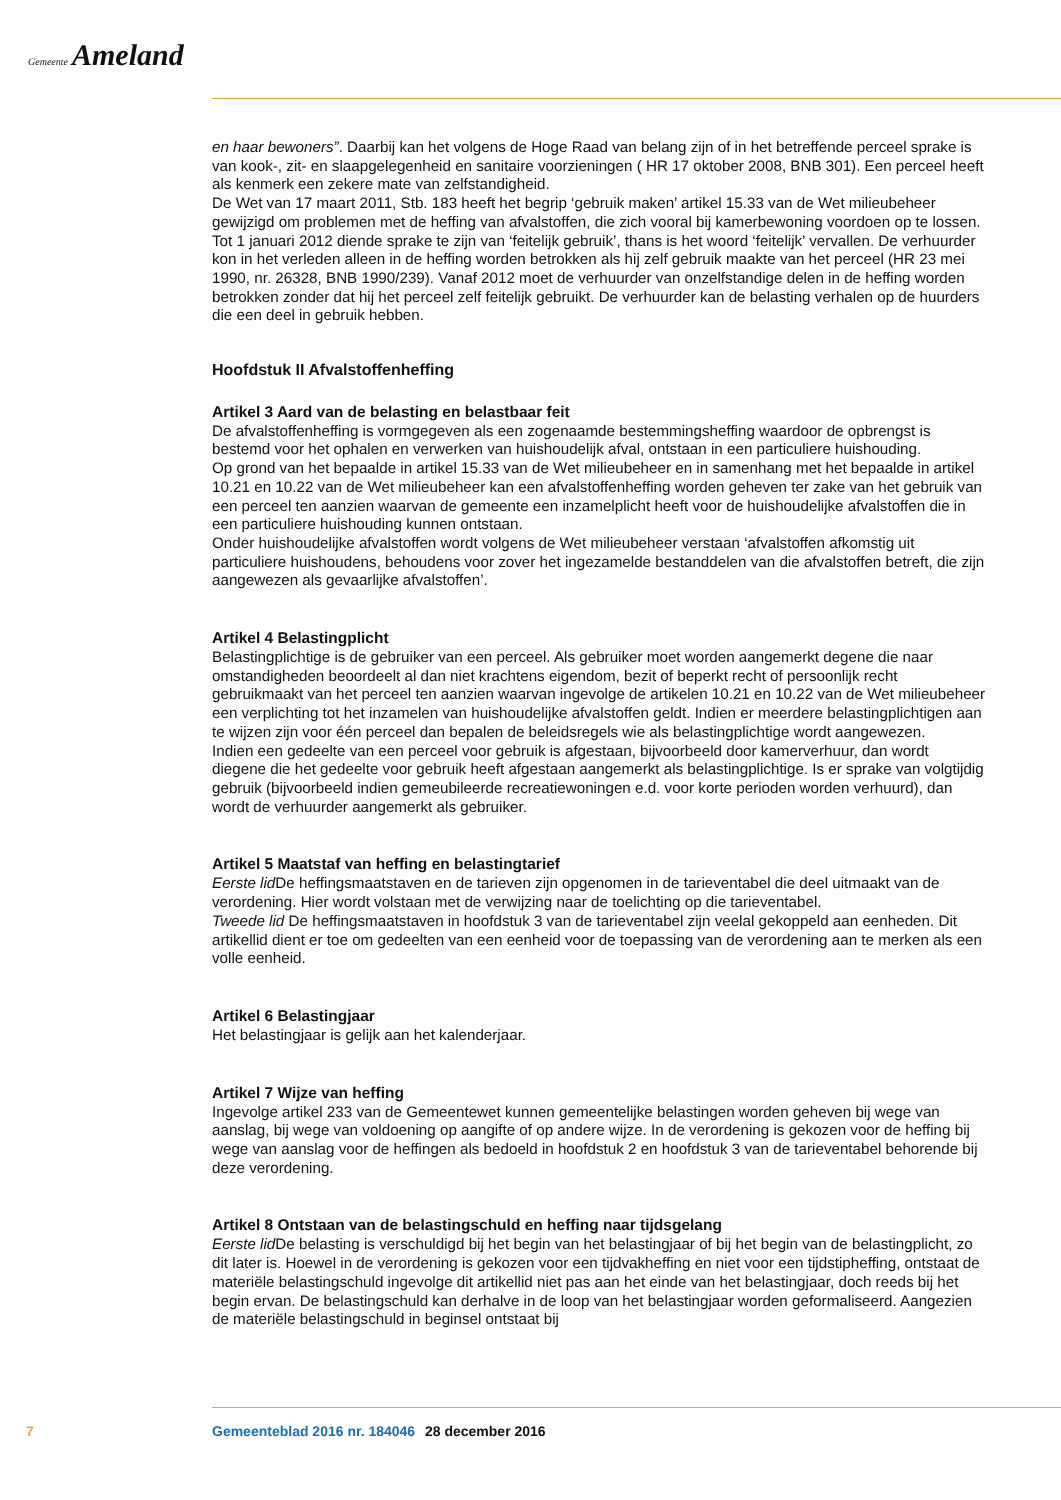Gemeente Ameland
en haar bewoners”. Daarbij kan het volgens de Hoge Raad van belang zijn of in het betreffende perceel sprake is van kook-, zit- en slaapgelegenheid en sanitaire voorzieningen ( HR 17 oktober 2008, BNB 301). Een perceel heeft als kenmerk een zekere mate van zelfstandigheid.
De Wet van 17 maart 2011, Stb. 183 heeft het begrip ‘gebruik maken’ artikel 15.33 van de Wet milieubeheer gewijzigd om problemen met de heffing van afvalstoffen, die zich vooral bij kamerbewoning voordoen op te lossen. Tot 1 januari 2012 diende sprake te zijn van ‘feitelijk gebruik’, thans is het woord ‘feitelijk’ vervallen. De verhuurder kon in het verleden alleen in de heffing worden betrokken als hij zelf gebruik maakte van het perceel (HR 23 mei 1990, nr. 26328, BNB 1990/239). Vanaf 2012 moet de verhuurder van onzelfstandige delen in de heffing worden betrokken zonder dat hij het perceel zelf feitelijk gebruikt. De verhuurder kan de belasting verhalen op de huurders die een deel in gebruik hebben.
Hoofdstuk II Afvalstoffenheffing
Artikel 3 Aard van de belasting en belastbaar feit
De afvalstoffenheffing is vormgegeven als een zogenaamde bestemmingsheffing waardoor de opbrengst is bestemd voor het ophalen en verwerken van huishoudelijk afval, ontstaan in een particuliere huishouding.
Op grond van het bepaalde in artikel 15.33 van de Wet milieubeheer en in samenhang met het bepaalde in artikel 10.21 en 10.22 van de Wet milieubeheer kan een afvalstoffenheffing worden geheven ter zake van het gebruik van een perceel ten aanzien waarvan de gemeente een inzamelplicht heeft voor de huishoudelijke afvalstoffen die in een particuliere huishouding kunnen ontstaan.
Onder huishoudelijke afvalstoffen wordt volgens de Wet milieubeheer verstaan ‘afvalstoffen afkomstig uit particuliere huishoudens, behoudens voor zover het ingezamelde bestanddelen van die afvalstoffen betreft, die zijn aangewezen als gevaarlijke afvalstoffen’.
Artikel 4 Belastingplicht
Belastingplichtige is de gebruiker van een perceel. Als gebruiker moet worden aangemerkt degene die naar omstandigheden beoordeelt al dan niet krachtens eigendom, bezit of beperkt recht of persoonlijk recht gebruikmaakt van het perceel ten aanzien waarvan ingevolge de artikelen 10.21 en 10.22 van de Wet milieubeheer een verplichting tot het inzamelen van huishoudelijke afvalstoffen geldt. Indien er meerdere belastingplichtigen aan te wijzen zijn voor één perceel dan bepalen de beleidsregels wie als belastingplichtige wordt aangewezen.
Indien een gedeelte van een perceel voor gebruik is afgestaan, bijvoorbeeld door kamerverhuur, dan wordt diegene die het gedeelte voor gebruik heeft afgestaan aangemerkt als belastingplichtige. Is er sprake van volgtijdig gebruik (bijvoorbeeld indien gemeubileerde recreatiewoningen e.d. voor korte perioden worden verhuurd), dan wordt de verhuurder aangemerkt als gebruiker.
Artikel 5 Maatstaf van heffing en belastingtarief
Eerste lid De heffingsmaatstaven en de tarieven zijn opgenomen in de tarieventabel die deel uitmaakt van de verordening. Hier wordt volstaan met de verwijzing naar de toelichting op die tarieventabel.
Tweede lid De heffingsmaatstaven in hoofdstuk 3 van de tarieventabel zijn veelal gekoppeld aan eenheden. Dit artikellid dient er toe om gedeelten van een eenheid voor de toepassing van de verordening aan te merken als een volle eenheid.
Artikel 6 Belastingjaar
Het belastingjaar is gelijk aan het kalenderjaar.
Artikel 7 Wijze van heffing
Ingevolge artikel 233 van de Gemeentewet kunnen gemeentelijke belastingen worden geheven bij wege van aanslag, bij wege van voldoening op aangifte of op andere wijze. In de verordening is gekozen voor de heffing bij wege van aanslag voor de heffingen als bedoeld in hoofdstuk 2 en hoofdstuk 3 van de tarieventabel behorende bij deze verordening.
Artikel 8 Ontstaan van de belastingschuld en heffing naar tijdsgelang
Eerste lid De belasting is verschuldigd bij het begin van het belastingjaar of bij het begin van de belastingplicht, zo dit later is. Hoewel in de verordening is gekozen voor een tijdvakheffing en niet voor een tijdstipheffing, ontstaat de materiële belastingschuld ingevolge dit artikellid niet pas aan het einde van het belastingjaar, doch reeds bij het begin ervan. De belastingschuld kan derhalve in de loop van het belastingjaar worden geformaliseerd. Aangezien de materiële belastingschuld in beginsel ontstaat bij
7 Gemeenteblad 2016 nr. 184046 28 december 2016